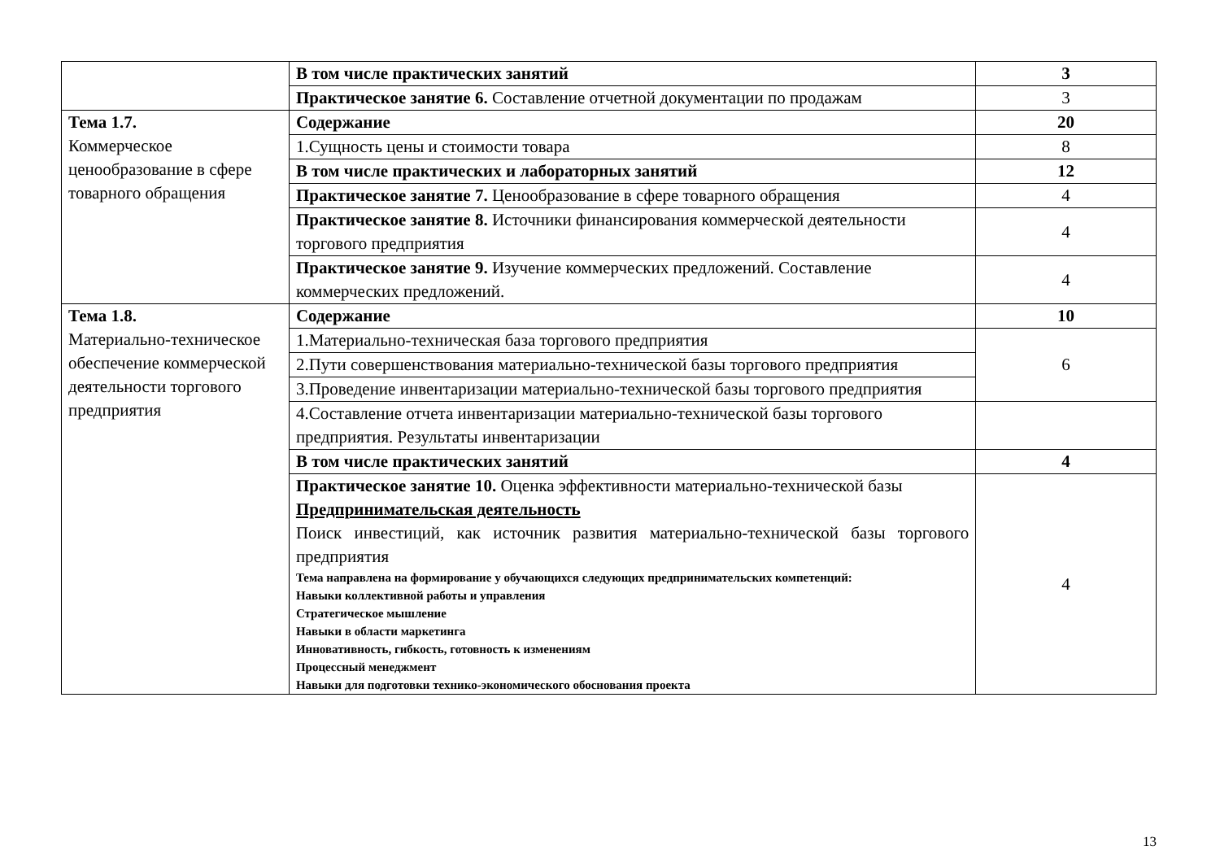| | В том числе практических занятий | 3 |
| | Практическое занятие 6. Составление отчетной документации по продажам | 3 |
| Тема 1.7. Коммерческое ценообразование в сфере товарного обращения | Содержание | 20 |
| | 1.Сущность цены и стоимости товара | 8 |
| | В том числе практических и лабораторных занятий | 12 |
| | Практическое занятие 7. Ценообразование в сфере товарного обращения | 4 |
| | Практическое занятие 8. Источники финансирования коммерческой деятельности торгового предприятия | 4 |
| | Практическое занятие 9. Изучение коммерческих предложений. Составление коммерческих предложений. | 4 |
| Тема 1.8. Материально-техническое обеспечение коммерческой деятельности торгового предприятия | Содержание | 10 |
| | 1.Материально-техническая база торгового предприятия | 6 |
| | 2.Пути совершенствования материально-технической базы торгового предприятия | |
| | 3.Проведение инвентаризации материально-технической базы торгового предприятия | |
| | 4.Составление отчета инвентаризации материально-технической базы торгового предприятия. Результаты инвентаризации | |
| | В том числе практических занятий | 4 |
| | Практическое занятие 10. Оценка эффективности материально-технической базы Предпринимательская деятельность Поиск инвестиций, как источник развития материально-технической базы торгового предприятия Тема направлена на формирование у обучающихся следующих предпринимательских компетенций: Навыки коллективной работы и управления Стратегическое мышление Навыки в области маркетинга Инновативность, гибкость, готовность к изменениям Процессный менеджмент Навыки для подготовки технико-экономического обоснования проекта | 4 |
13